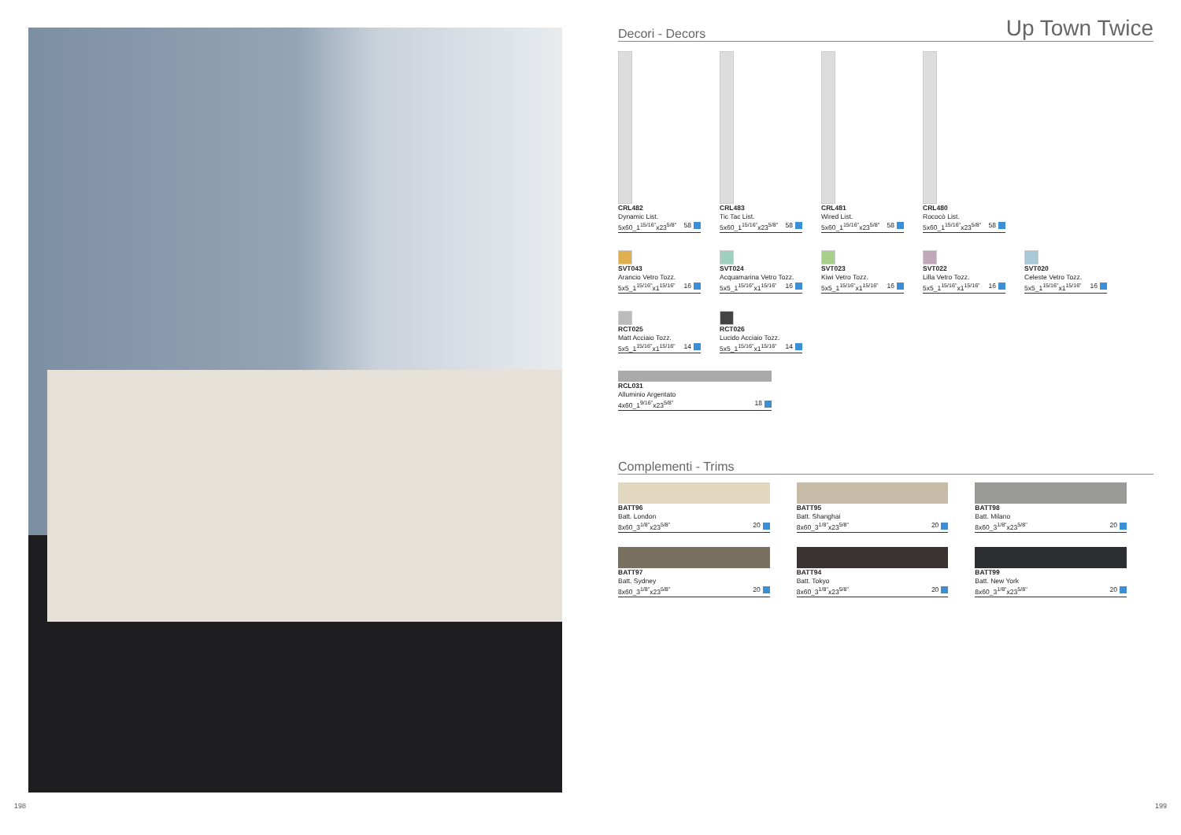Decori - Decors Up Town Twice
CRL482
Dynamic List.
5x60_1<sup>15/16"</sup>x23<sup>5/8"</sup> 58
CRL483
Tic Tac List.
5x60_1<sup>15/16"</sup>x23<sup>5/8"</sup> 58
CRL481
Wired List.
5x60_1<sup>15/16"</sup>x23<sup>5/8"</sup> 58
CRL480
Rococò List.
5x60_1<sup>15/16"</sup>x23<sup>5/8"</sup> 58
SVT043
Arancio Vetro Tozz.
5x5_1<sup>15/16"</sup>x1<sup>15/16"</sup> 16
SVT024
Acquamarina Vetro Tozz.
5x5_1<sup>15/16"</sup>x1<sup>15/16"</sup> 16
SVT023
Kiwi Vetro Tozz.
5x5_1<sup>15/16"</sup>x1<sup>15/16"</sup> 16
SVT022
Lilla Vetro Tozz.
5x5_1<sup>15/16"</sup>x1<sup>15/16"</sup> 16
SVT020
Celeste Vetro Tozz.
5x5_1<sup>15/16"</sup>x1<sup>15/16"</sup> 16
RCT025
Matt Acciaio Tozz.
5x5_1<sup>15/16"</sup>x1<sup>15/16"</sup> 14
RCT026
Lucido Acciaio Tozz.
5x5_1<sup>15/16"</sup>x1<sup>15/16"</sup> 14
RCL031
Alluminio Argentato
4x60_1<sup>9/16"</sup>x23<sup>5/8"</sup> 18
Complementi - Trims
BATT96
Batt. London
8x60_3<sup>1/8"</sup>x23<sup>5/8"</sup> 20
BATT95
Batt. Shanghai
8x60_3<sup>1/8"</sup>x23<sup>5/8"</sup> 20
BATT98
Batt. Milano
8x60_3<sup>1/8"</sup>x23<sup>5/8"</sup> 20
BATT97
Batt. Sydney
8x60_3<sup>1/8"</sup>x23<sup>5/8"</sup> 20
BATT94
Batt. Tokyo
8x60_3<sup>1/8"</sup>x23<sup>5/8"</sup> 20
BATT99
Batt. New York
8x60_3<sup>1/8"</sup>x23<sup>5/8"</sup> 20
198 199